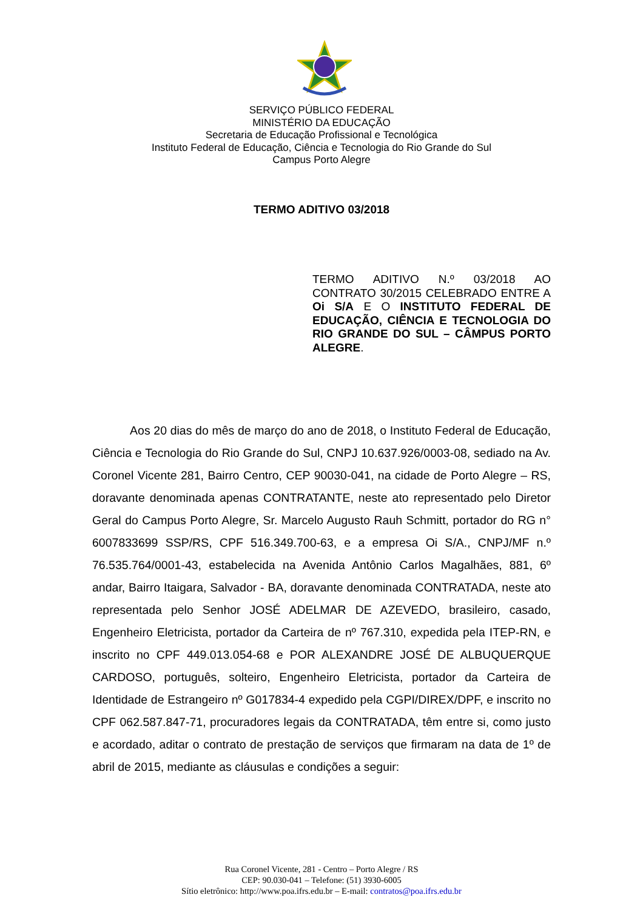SERVIÇO PÚBLICO FEDERAL
MINISTÉRIO DA EDUCAÇÃO
Secretaria de Educação Profissional e Tecnológica
Instituto Federal de Educação, Ciência e Tecnologia do Rio Grande do Sul
Campus Porto Alegre
TERMO ADITIVO 03/2018
TERMO ADITIVO N.º 03/2018 AO CONTRATO 30/2015 CELEBRADO ENTRE A Oi S/A E O INSTITUTO FEDERAL DE EDUCAÇÃO, CIÊNCIA E TECNOLOGIA DO RIO GRANDE DO SUL – CÂMPUS PORTO ALEGRE.
Aos 20 dias do mês de março do ano de 2018, o Instituto Federal de Educação, Ciência e Tecnologia do Rio Grande do Sul, CNPJ 10.637.926/0003-08, sediado na Av. Coronel Vicente 281, Bairro Centro, CEP 90030-041, na cidade de Porto Alegre – RS, doravante denominada apenas CONTRATANTE, neste ato representado pelo Diretor Geral do Campus Porto Alegre, Sr. Marcelo Augusto Rauh Schmitt, portador do RG n° 6007833699 SSP/RS, CPF 516.349.700-63, e a empresa Oi S/A., CNPJ/MF n.º 76.535.764/0001-43, estabelecida na Avenida Antônio Carlos Magalhães, 881, 6º andar, Bairro Itaigara, Salvador - BA, doravante denominada CONTRATADA, neste ato representada pelo Senhor JOSÉ ADELMAR DE AZEVEDO, brasileiro, casado, Engenheiro Eletricista, portador da Carteira de nº 767.310, expedida pela ITEP-RN, e inscrito no CPF 449.013.054-68 e POR ALEXANDRE JOSÉ DE ALBUQUERQUE CARDOSO, português, solteiro, Engenheiro Eletricista, portador da Carteira de Identidade de Estrangeiro nº G017834-4 expedido pela CGPI/DIREX/DPF, e inscrito no CPF 062.587.847-71, procuradores legais da CONTRATADA, têm entre si, como justo e acordado, aditar o contrato de prestação de serviços que firmaram na data de 1º de abril de 2015, mediante as cláusulas e condições a seguir:
Rua Coronel Vicente, 281 - Centro – Porto Alegre / RS
CEP: 90.030-041 – Telefone: (51) 3930-6005
Sítio eletrônico: http://www.poa.ifrs.edu.br – E-mail: contratos@poa.ifrs.edu.br